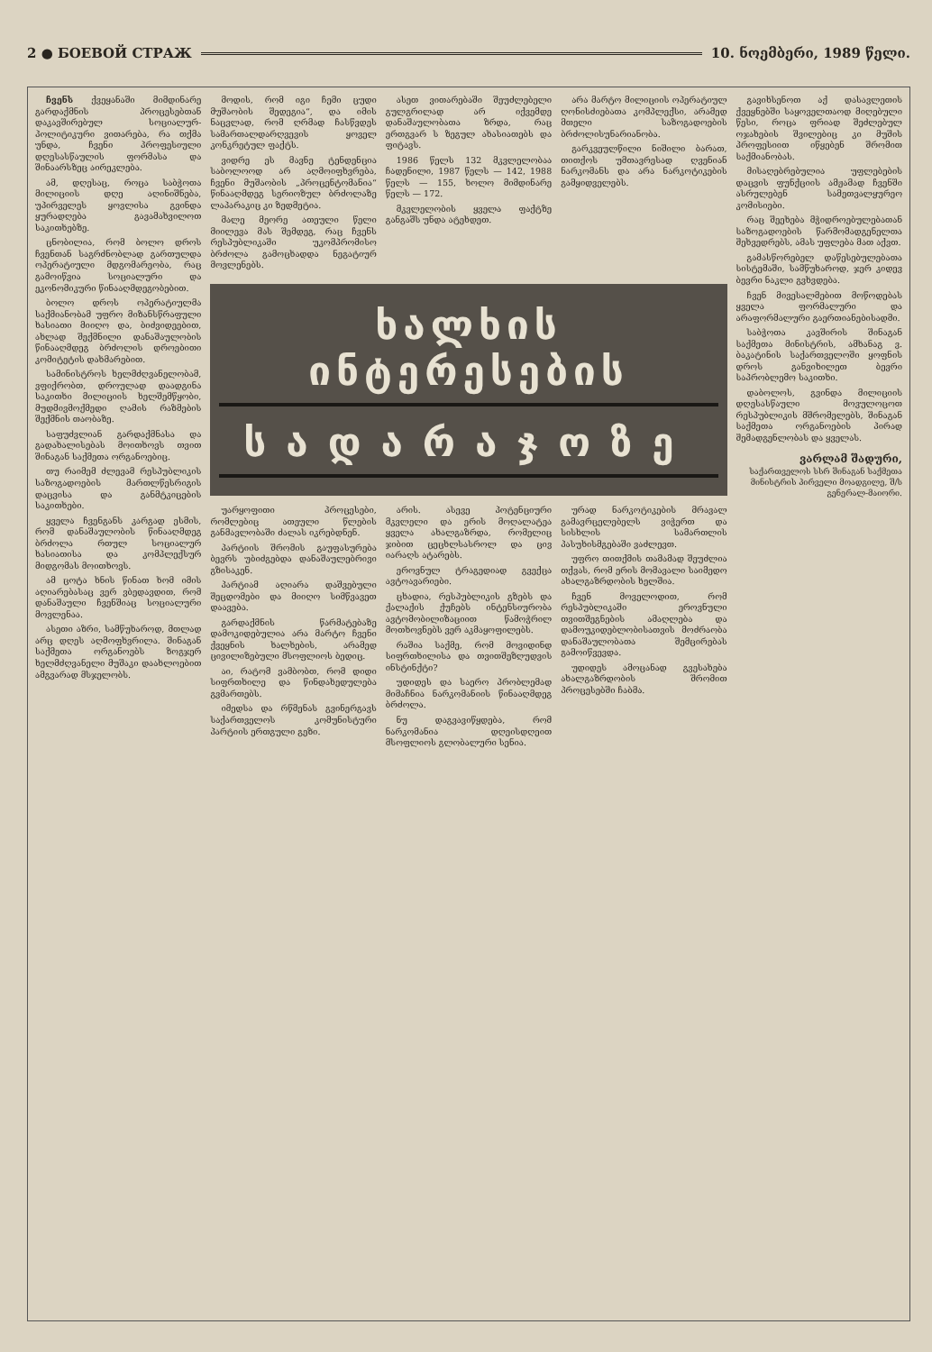2 ● БОЕВОЙ СТРАЖ 10. ნოემბერი, 1989 წელი.
ჩვენს ქვეყანაში მიმდინარე გარდაქმნის პროცესებთან დაკავშირებულ სოციალურ-პოლიტიკური ვითარება, რა თქმა უნდა, ჩვენი პროფესიული დღესასწაულის ფორმასა და შინაარსზეც აირეკლება.
ამ, დღესაც, როცა საბჭოთა მილიციის დღე აღინიშნება, უპირველეს ყოვლისა გვინდა ყურადღება გავამახვილოთ საკითხებზე.
ცნობილია, რომ ბოლო დროს ჩვენთან საგრძნობლად გართულდა ოპერატიული მდგომარეობა, რაც გამოიწვია სოციალური და ეკონომიკური წინააღმდეგობებით.
ბოლო დროს ოპერატიულმა საქმიანობამ უფრო მიზანსწრაფული ხასიათი მიიღო და, ბიძვიდეებით, ახლად შექმნილი დანაშაულობის წინააღმდეგ ბრძოლის დროებითი კომიტეტის დახმარებით.
სამინისტროს ხელმძღვანელობამ, ვფიქრობთ, დროულად დაადგინა საკითხი მილიციის ხელშემწყობი, მუდმივმოქმედი ღამის რაზმების შექმნის თაობაზე.
საფუძვლიან გარდაქმნასა და გადახალისებას მოითხოვს თვით შინაგან საქმეთა ორგანოებიც.
თუ რაიმემ ძლევამ რესპუბლიკის საზოგადოების მართლწესრიგის დაცვისა და განმტკიცების საკითხები.
ყველა ჩვენგანს კარგად ესმის, რომ დანაშაულობის წინააღმდეგ ბრძოლა რთულ სოციალურ ხასიათისა და კომპლექსურ მიდგომას მოითხოვს.
ამ ცოტა ხნის წინათ ხომ იმის აღიარებასაც ვერ ვბედავდით, რომ დანაშაული ჩვენშიაც სოციალური მოვლენაა.
ასეთი აზრი, სამწუხაროდ, მთლად არც დღეს აღმოფხვრილა. შინაგან საქმეთა ორგანოებს ზოგჯერ ხელმძღვანელი მუშაკი დაახლოებით ამგვარად მსჯელობს.
მოდის, რომ იგი ჩემი ცუდი მუშაობის შედეგია“, და იმის ნაცვლად, რომ ღრმად ჩასწვდეს სამართალდარღვევის ყოველ კონკრეტულ ფაქტს.
ვიდრე ეს მავნე ტენდენცია საბოლოოდ არ აღმოიფხვრება, ჩვენი მუშაობის „პროცენტომანია“ წინააღმდეგ სერიოზულ ბრძოლაზე ლაპარაკიც კი ზედმეტია.
მალე მეორე ათეული წელი მიილევა მას შემდეგ, რაც ჩვენს რესპუბლიკაში უკომპრომისო ბრძოლა გამოცხადდა ნეგატიურ მოვლენებს.
ასეთ ვითარებაში შეუძლებელი გულგრილად არ იქვემდე დანაშაულობათა ზრდა, რაც ერთგვარ ს ზეგულ ახასიათებს და ფიტავს.
1986 წელს 132 მკვლელობაა ჩადენილი, 1987 წელს — 142, 1988 წელს — 155, ხოლო მიმდინარე წელს — 172.
მკვლელობის ყველა ფაქტზე განგაშს უნდა ატეხდეთ.
არა მარტო მილიციის ოპერატიულ ღონისძიებათა კომპლექსი, არამედ მთელი საზოგადოების ბრძოლისუნარიანობა.
გარკვეულწილი ნიშილი ბარათ, თითქოს უმთავრესად ღვენიან ნარკომანს და არა ნარკოტიკების გამყიდველებს.
ხალხის ინტერესების
სადარაჯოზე
უარყოფითი პროცესები, რომლებიც ათეული წლების განმავლობაში ძალას იკრებდნენ.
პარტიის შრომის გაუფასურება ბევრს უბიძგებდა დანაშაულებრივი გზისაკენ.
პარტიამ აღიარა დაშვებული შეცდომები და მიიღო სიმწვავეთ დაავება.
გარდაქმნის წარმატებაზე დამოკიდებულია არა მარტო ჩვენი ქვეყნის ხალხების, არამედ ცივილიზებული მსოფლიოს ბედიც.
აი, რატომ ვამბობთ, რომ დიდი სიფრთხილე და წინდახედულება გვმართებს.
იმედსა და რწმენას გვინერგავს საქართველოს კომუნისტური პარტიის ერთგული გეზი.
არის. ასევე პოტენციური მკვლელი და ერის მოღალატეა ყველა ახალგაზრდა, რომელიც ჯიბით ცეცხლსასროლ და ცივ იარაღს ატარებს.
ეროვნულ ტრაგედიად გვექცა ავტოავარიები.
ცხადია, რესპუბლიკის გზებს და ქალაქის ქუჩებს ინტენსიურობა ავტომობილიზაციით წამოჭრილ მოთხოვნებს ვერ აკმაყოფილებს.
რაშია საქმე, რომ მოვიდინდ სიფრთხილისა და თვითშეზღუდვის ინსტინქტი?
უდიდეს და საერო პრობლემად მიმაჩნია ნარკომანიის წინააღმდეგ ბრძოლა.
ნუ დაგვავიწყდება, რომ ნარკომანია დღეისდღეით მსოფლიოს გლობალური სენია.
ურად ნარკოტიკების მრავალ გამავრცელებელს ვიჭერთ და სისხლის სამართლის პასუხისმგებაში ვაძლევთ.
უფრო თითქმის თამამად შეუძლია თქვას, რომ ერის მომავალი საიმედო ახალგაზრდობის ხელშია.
ჩვენ მოველოდით, რომ რესპუბლიკაში ეროვნული თვითშეგნების ამაღლება და დამოუკიდებლობისათვის მოძრაობა დანაშაულობათა შემცირებას გამოიწვევდა.
უდიდეს ამოცანად გვესახება ახალგაზრდობის შრომით პროცესებში ჩაბმა.
გავიხსენოთ აქ დასავლეთის ქვეყნებში საყოველთაოდ მიღებული წესი, როცა ფრიად შეძლებულ ოჯახების შვილებიც კი მუშის პროფესიით იწყებენ შრომით საქმიანობას.
მისაღებრებულია უფლებების დაცვის ფუნქციის ამჟამად ჩვენში ასრულებენ სამეთვალყურეო კომისიები.
რაც შეეხება მჭიდროებულებათან საზოგადოების წარმომადგენელთა შეხვედრებს, ამას უფლება მათ აქვთ.
გამასწორებელ დაწესებულებათა სისტემაში, სამწუხაროდ, ჯერ კიდევ ბევრი ნაკლი გვხვდება.
ჩვენ მივესალმებით მოწოდებას ყველა ფორმალური და არაფორმალური გაერთიანებისადმი.
საბჭოთა კავშირის შინაგან საქმეთა მინისტრის, ამხანაგ ვ. ბაკატინის საქართველოში ყოფნის დროს განვიხილეთ ბევრი საპრობლემო საკითხი.
დაბოლოს, გვინდა მილიციის დღესასწაული მოვულოცოთ რესპუბლიკის მშრომელებს, შინაგან საქმეთა ორგანოების პირად შემადგენლობას და ყველას.
ვარლამ შადური,
საქართველოს სსრ შინაგან საქმეთა მინისტრის პირველი მოადგილე, შ/ს გენერალ-მაიორი.